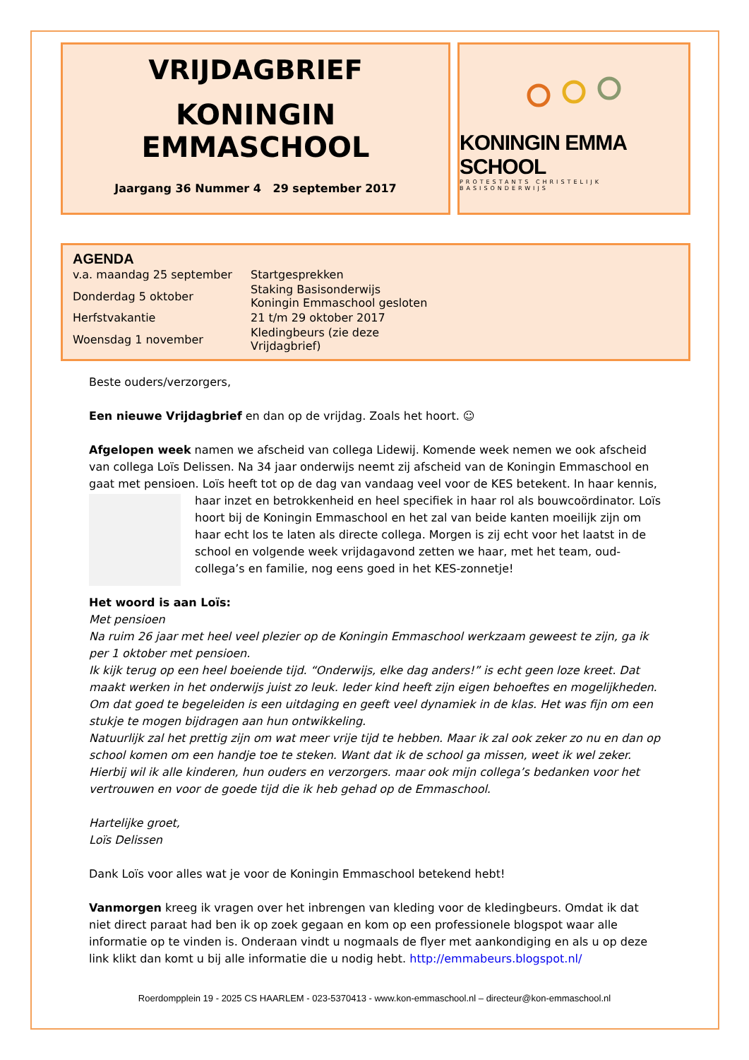VRIJDAGBRIEF
KONINGIN EMMASCHOOL
Jaargang 36 Nummer 4 29 september 2017
KONINGIN EMMA SCHOOL
PROTESTANTS CHRISTELIJK BASISONDERWIJS
AGENDA
| v.a. maandag 25 september | Startgesprekken |
| Donderdag 5 oktober | Staking Basisonderwijs Koningin Emmaschool gesloten |
| Herfstvakantie | 21 t/m 29 oktober 2017 |
| Woensdag 1 november | Kledingbeurs (zie deze Vrijdagbrief) |
Beste ouders/verzorgers,
Een nieuwe Vrijdagbrief en dan op de vrijdag. Zoals het hoort. ☺
Afgelopen week namen we afscheid van collega Lidewij. Komende week nemen we ook afscheid van collega Loïs Delissen. Na 34 jaar onderwijs neemt zij afscheid van de Koningin Emmaschool en gaat met pensioen. Loïs heeft tot op de dag van vandaag veel voor de KES betekent. In haar kennis, haar inzet en betrokkenheid en heel specifiek in haar rol als bouwcoördinator. Loïs hoort bij de Koningin Emmaschool en het zal van beide kanten moeilijk zijn om haar echt los te laten als directe collega. Morgen is zij echt voor het laatst in de school en volgende week vrijdagavond zetten we haar, met het team, oud-collega’s en familie, nog eens goed in het KES-zonnetje!
Het woord is aan Loïs:
Met pensioen
Na ruim 26 jaar met heel veel plezier op de Koningin Emmaschool werkzaam geweest te zijn, ga ik per 1 oktober met pensioen.
Ik kijk terug op een heel boeiende tijd. “Onderwijs, elke dag anders!” is echt geen loze kreet. Dat maakt werken in het onderwijs juist zo leuk. Ieder kind heeft zijn eigen behoeftes en mogelijkheden. Om dat goed te begeleiden is een uitdaging en geeft veel dynamiek in de klas. Het was fijn om een stukje te mogen bijdragen aan hun ontwikkeling.
Natuurlijk zal het prettig zijn om wat meer vrije tijd te hebben. Maar ik zal ook zeker zo nu en dan op school komen om een handje toe te steken. Want dat ik de school ga missen, weet ik wel zeker.
Hierbij wil ik alle kinderen, hun ouders en verzorgers. maar ook mijn collega’s bedanken voor het vertrouwen en voor de goede tijd die ik heb gehad op de Emmaschool.
Hartelijke groet,
Loïs Delissen
Dank Loïs voor alles wat je voor de Koningin Emmaschool betekend hebt!
Vanmorgen kreeg ik vragen over het inbrengen van kleding voor de kledingbeurs. Omdat ik dat niet direct paraat had ben ik op zoek gegaan en kom op een professionele blogspot waar alle informatie op te vinden is. Onderaan vindt u nogmaals de flyer met aankondiging en als u op deze link klikt dan komt u bij alle informatie die u nodig hebt. http://emmabeurs.blogspot.nl/
Roerdompplein 19 - 2025 CS HAARLEM - 023-5370413 - www.kon-emmaschool.nl – directeur@kon-emmaschool.nl